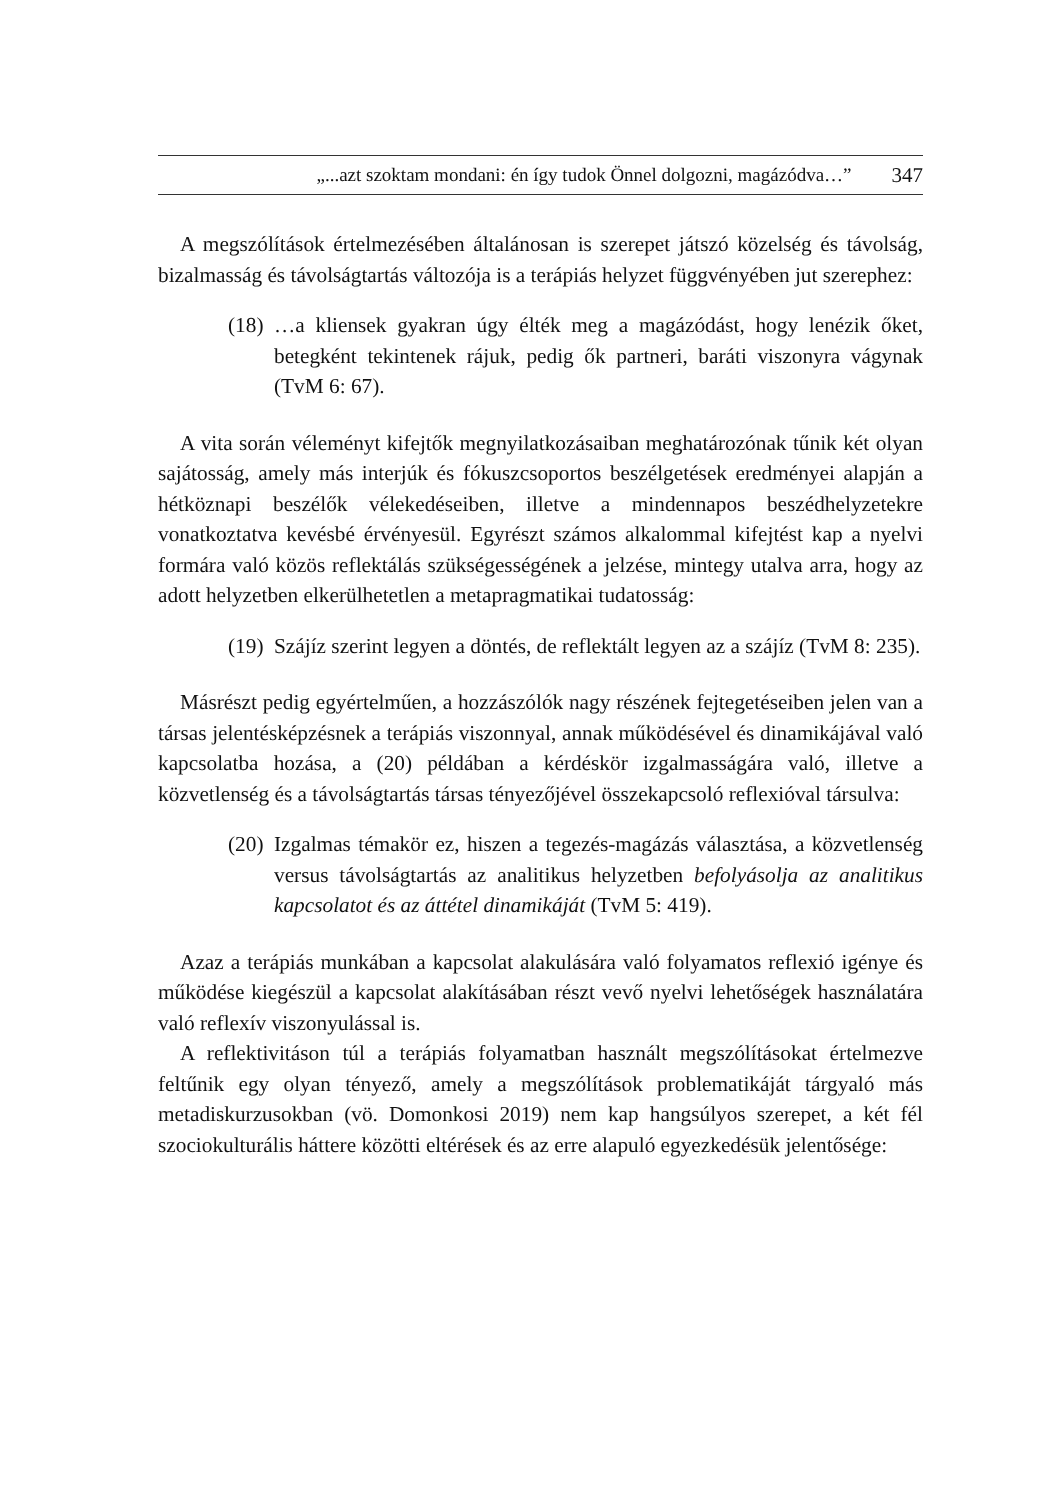„...azt szoktam mondani: én így tudok Önnel dolgozni, magázódva…” 347
A megszólítások értelmezésében általánosan is szerepet játszó közelség és távolság, bizalmasság és távolságtartás változója is a terápiás helyzet függvényében jut szerephez:
(18) …a kliensek gyakran úgy élték meg a magázódást, hogy lenézik őket, betegként tekintenek rájuk, pedig ők partneri, baráti viszonyra vágynak (TvM 6: 67).
A vita során véleményt kifejtők megnyilatkozásaiban meghatározónak tűnik két olyan sajátosság, amely más interjúk és fókuszcsoportos beszélgetések eredményei alapján a hétköznapi beszélők vélekedéseiben, illetve a mindennapos beszédhelyzetekre vonatkoztatva kevésbé érvényesül. Egyrészt számos alkalommal kifejtést kap a nyelvi formára való közös reflektálás szükségességének a jelzése, mintegy utalva arra, hogy az adott helyzetben elkerülhetetlen a metapragmatikai tudatosság:
(19) Szájíz szerint legyen a döntés, de reflektált legyen az a szájíz (TvM 8: 235).
Másrészt pedig egyértelműen, a hozzászólók nagy részének fejtegetéseiben jelen van a társas jelentésképzésnek a terápiás viszonnyal, annak működésével és dinamikájával való kapcsolatba hozása, a (20) példában a kérdéskör izgalmasságára való, illetve a közvetlenség és a távolságtartás társas tényezőjével összekapcsoló reflexióval társulva:
(20) Izgalmas témakör ez, hiszen a tegezés-magázás választása, a közvetlenség versus távolságtartás az analitikus helyzetben befolyásolja az analitikus kapcsolatot és az áttétel dinamikáját (TvM 5: 419).
Azaz a terápiás munkában a kapcsolat alakulására való folyamatos reflexió igénye és működése kiegészül a kapcsolat alakításában részt vevő nyelvi lehetőségek használatára való reflexív viszonyulással is.
A reflektivitáson túl a terápiás folyamatban használt megszólításokat értelmezve feltűnik egy olyan tényező, amely a megszólítások problematikáját tárgyaló más metadiskurzusokban (vö. Domonkosi 2019) nem kap hangsúlyos szerepet, a két fél szociokulturális háttere közötti eltérések és az erre alapuló egyezkedésük jelentősége: